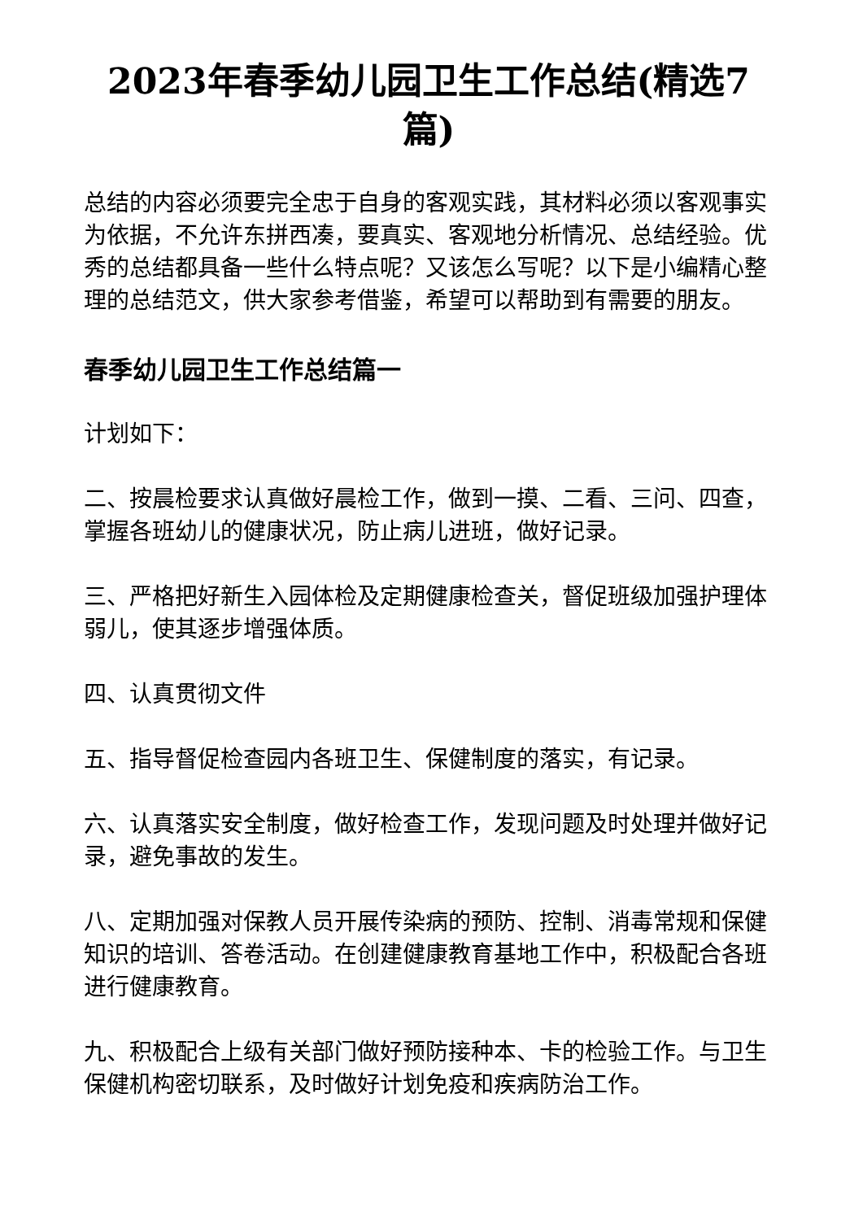2023年春季幼儿园卫生工作总结(精选7篇)
总结的内容必须要完全忠于自身的客观实践，其材料必须以客观事实为依据，不允许东拼西凑，要真实、客观地分析情况、总结经验。优秀的总结都具备一些什么特点呢？又该怎么写呢？以下是小编精心整理的总结范文，供大家参考借鉴，希望可以帮助到有需要的朋友。
春季幼儿园卫生工作总结篇一
计划如下：
二、按晨检要求认真做好晨检工作，做到一摸、二看、三问、四查，掌握各班幼儿的健康状况，防止病儿进班，做好记录。
三、严格把好新生入园体检及定期健康检查关，督促班级加强护理体弱儿，使其逐步增强体质。
四、认真贯彻文件
五、指导督促检查园内各班卫生、保健制度的落实，有记录。
六、认真落实安全制度，做好检查工作，发现问题及时处理并做好记录，避免事故的发生。
八、定期加强对保教人员开展传染病的预防、控制、消毒常规和保健知识的培训、答卷活动。在创建健康教育基地工作中，积极配合各班进行健康教育。
九、积极配合上级有关部门做好预防接种本、卡的检验工作。与卫生保健机构密切联系，及时做好计划免疫和疾病防治工作。